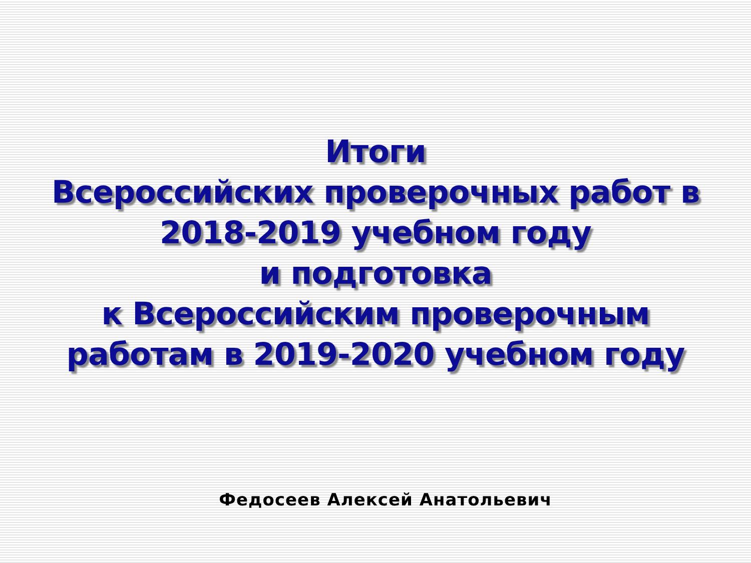Итоги
Всероссийских проверочных работ в
2018-2019 учебном году
и подготовка
к Всероссийским проверочным
работам в 2019-2020 учебном году
Федосеев Алексей Анатольевич